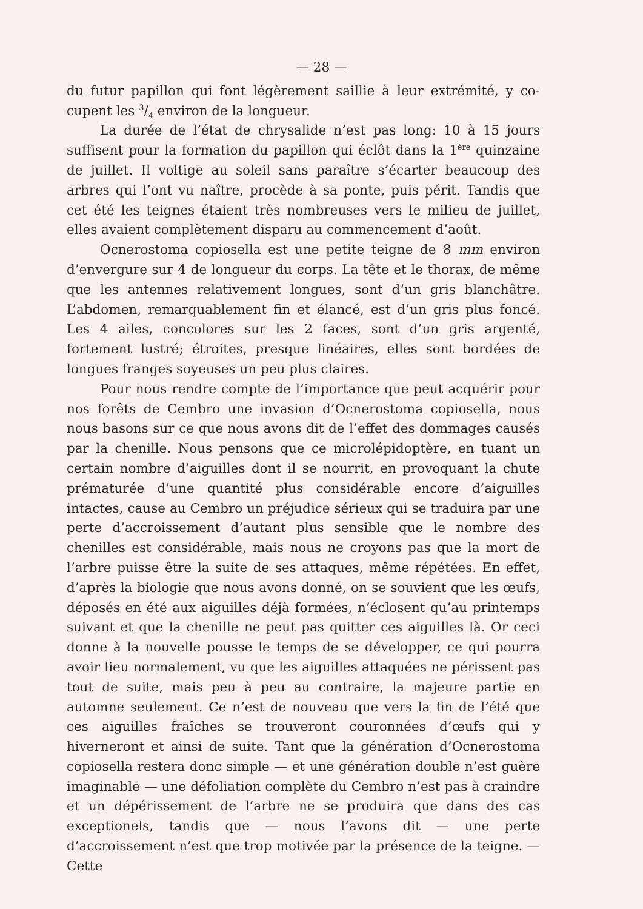— 28 —
du futur papillon qui font légèrement saillie à leur extrémité, y co-cupent les 3/4 environ de la longueur.
La durée de l’état de chrysalide n’est pas long: 10 à 15 jours suffisent pour la formation du papillon qui éclôt dans la 1<sup>ère</sup> quinzaine de juillet. Il voltige au soleil sans paraître s’écarter beaucoup des arbres qui l’ont vu naître, procède à sa ponte, puis périt. Tandis que cet été les teignes étaient très nombreuses vers le milieu de juillet, elles avaient complètement disparu au commencement d’août.
Ocnerostoma copiosella est une petite teigne de 8 mm environ d’envergure sur 4 de longueur du corps. La tête et le thorax, de même que les antennes relativement longues, sont d’un gris blanchâtre. L’abdomen, remarquablement fin et élancé, est d’un gris plus foncé. Les 4 ailes, concolores sur les 2 faces, sont d’un gris argenté, fortement lustré; étroites, presque linéaires, elles sont bordées de longues franges soyeuses un peu plus claires.
Pour nous rendre compte de l’importance que peut acquérir pour nos forêts de Cembro une invasion d’Ocnerostoma copiosella, nous nous basons sur ce que nous avons dit de l’effet des dommages causés par la chenille. Nous pensons que ce microlépidoptère, en tuant un certain nombre d’aiguilles dont il se nourrit, en provoquant la chute prématurée d’une quantité plus considérable encore d’aiguilles intactes, cause au Cembro un préjudice sérieux qui se traduira par une perte d’accroissement d’autant plus sensible que le nombre des chenilles est considérable, mais nous ne croyons pas que la mort de l’arbre puisse être la suite de ses attaques, même répétées. En effet, d’après la biologie que nous avons donné, on se souvient que les œufs, déposés en été aux aiguilles déjà formées, n’éclosent qu’au printemps suivant et que la chenille ne peut pas quitter ces aiguilles là. Or ceci donne à la nouvelle pousse le temps de se développer, ce qui pourra avoir lieu normalement, vu que les aiguilles attaquées ne périssent pas tout de suite, mais peu à peu au contraire, la majeure partie en automne seulement. Ce n’est de nouveau que vers la fin de l’été que ces aiguilles fraîches se trouveront couronnées d’œufs qui y hiverneront et ainsi de suite. Tant que la génération d’Ocnerostoma copiosella restera donc simple — et une génération double n’est guère imaginable — une défoliation complète du Cembro n’est pas à craindre et un dépérissement de l’arbre ne se produira que dans des cas exceptionels, tandis que — nous l’avons dit — une perte d’accroissement n’est que trop motivée par la présence de la teigne. — Cette